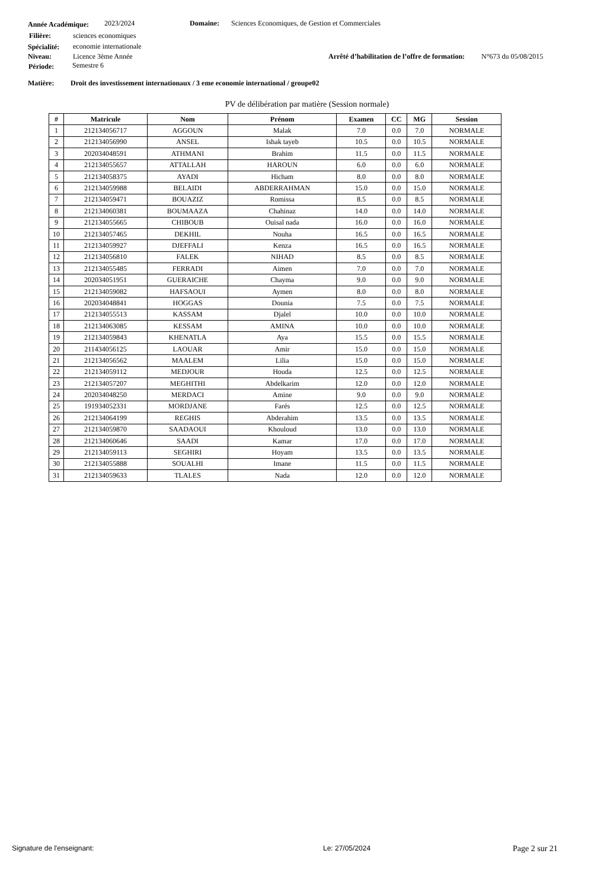Année Académique: 2023/2024 Domaine: Sciences Economiques, de Gestion et Commerciales
Filière: sciences economiques
Spécialité: economie internationale
Niveau: Licence 3ème Année Arrêté d’habilitation de l’offre de formation: N°673 du 05/08/2015
Période: Semestre 6
Matière: Droit des investissement internationaux / 3 eme economie international / groupe02
PV de délibération par matière (Session normale)
| # | Matricule | Nom | Prénom | Examen | CC | MG | Session |
| --- | --- | --- | --- | --- | --- | --- | --- |
| 1 | 212134056717 | AGGOUN | Malak | 7.0 | 0.0 | 7.0 | NORMALE |
| 2 | 212134056990 | ANSEL | Ishak tayeb | 10.5 | 0.0 | 10.5 | NORMALE |
| 3 | 202034048591 | ATHMANI | Brahim | 11.5 | 0.0 | 11.5 | NORMALE |
| 4 | 212134055657 | ATTALLAH | HAROUN | 6.0 | 0.0 | 6.0 | NORMALE |
| 5 | 212134058375 | AYADI | Hicham | 8.0 | 0.0 | 8.0 | NORMALE |
| 6 | 212134059988 | BELAIDI | ABDERRAHMAN | 15.0 | 0.0 | 15.0 | NORMALE |
| 7 | 212134059471 | BOUAZIZ | Romissa | 8.5 | 0.0 | 8.5 | NORMALE |
| 8 | 212134060381 | BOUMAAZA | Chahinaz | 14.0 | 0.0 | 14.0 | NORMALE |
| 9 | 212134055665 | CHIBOUB | Ouisal nada | 16.0 | 0.0 | 16.0 | NORMALE |
| 10 | 212134057465 | DEKHIL | Nouha | 16.5 | 0.0 | 16.5 | NORMALE |
| 11 | 212134059927 | DJEFFALI | Kenza | 16.5 | 0.0 | 16.5 | NORMALE |
| 12 | 212134056810 | FALEK | NIHAD | 8.5 | 0.0 | 8.5 | NORMALE |
| 13 | 212134055485 | FERRADI | Aimen | 7.0 | 0.0 | 7.0 | NORMALE |
| 14 | 202034051951 | GUERAICHE | Chayma | 9.0 | 0.0 | 9.0 | NORMALE |
| 15 | 212134059082 | HAFSAOUI | Aymen | 8.0 | 0.0 | 8.0 | NORMALE |
| 16 | 202034048841 | HOGGAS | Dounia | 7.5 | 0.0 | 7.5 | NORMALE |
| 17 | 212134055513 | KASSAM | Djalel | 10.0 | 0.0 | 10.0 | NORMALE |
| 18 | 212134063085 | KESSAM | AMINA | 10.0 | 0.0 | 10.0 | NORMALE |
| 19 | 212134059843 | KHENATLA | Aya | 15.5 | 0.0 | 15.5 | NORMALE |
| 20 | 211434056125 | LAOUAR | Amir | 15.0 | 0.0 | 15.0 | NORMALE |
| 21 | 212134056562 | MAALEM | Lilia | 15.0 | 0.0 | 15.0 | NORMALE |
| 22 | 212134059112 | MEDJOUR | Houda | 12.5 | 0.0 | 12.5 | NORMALE |
| 23 | 212134057207 | MEGHITHI | Abdelkarim | 12.0 | 0.0 | 12.0 | NORMALE |
| 24 | 202034048250 | MERDACI | Amine | 9.0 | 0.0 | 9.0 | NORMALE |
| 25 | 191934052331 | MORDJANE | Farés | 12.5 | 0.0 | 12.5 | NORMALE |
| 26 | 212134064199 | REGHIS | Abderahim | 13.5 | 0.0 | 13.5 | NORMALE |
| 27 | 212134059870 | SAADAOUI | Khouloud | 13.0 | 0.0 | 13.0 | NORMALE |
| 28 | 212134060646 | SAADI | Kamar | 17.0 | 0.0 | 17.0 | NORMALE |
| 29 | 212134059113 | SEGHIRI | Hoyam | 13.5 | 0.0 | 13.5 | NORMALE |
| 30 | 212134055888 | SOUALHI | Imane | 11.5 | 0.0 | 11.5 | NORMALE |
| 31 | 212134059633 | TLALES | Nada | 12.0 | 0.0 | 12.0 | NORMALE |
Signature de l'enseignant: Le: 27/05/2024 Page 2 sur 21